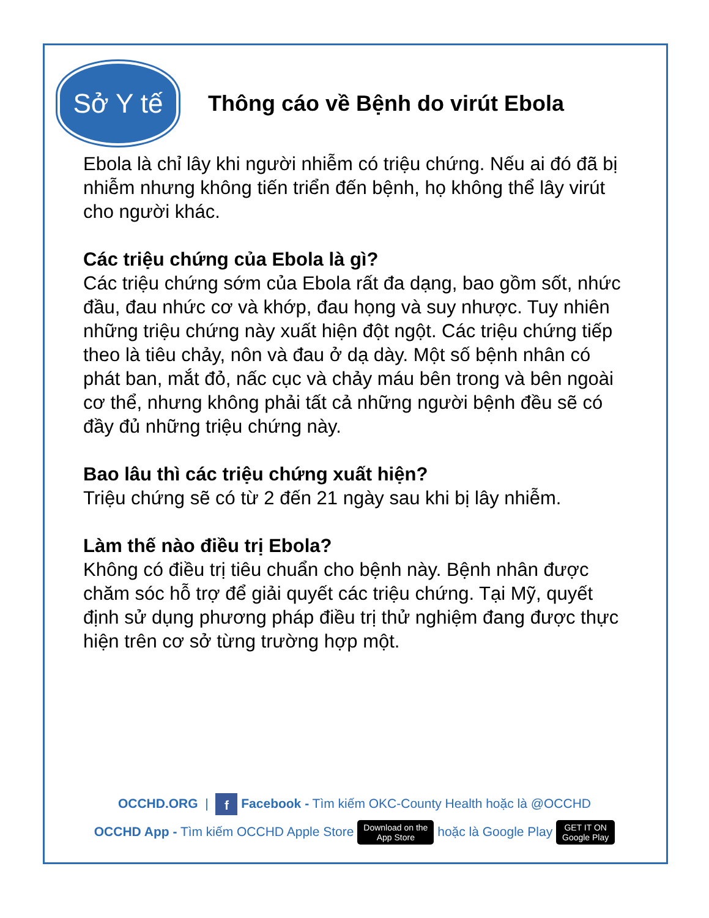Sở Y tế
Thông cáo về Bệnh do virút Ebola
Ebola là chỉ lây khi người nhiễm có triệu chứng. Nếu ai đó đã bị nhiễm nhưng không tiến triển đến bệnh, họ không thể lây virút cho người khác.
Các triệu chứng của Ebola là gì?
Các triệu chứng sớm của Ebola rất đa dạng, bao gồm sốt, nhức đầu, đau nhức cơ và khớp, đau họng và suy nhược. Tuy nhiên những triệu chứng này xuất hiện đột ngột. Các triệu chứng tiếp theo là tiêu chảy, nôn và đau ở dạ dày. Một số bệnh nhân có phát ban, mắt đỏ, nấc cục và chảy máu bên trong và bên ngoài cơ thể, nhưng không phải tất cả những người bệnh đều sẽ có đầy đủ những triệu chứng này.
Bao lâu thì các triệu chứng xuất hiện?
Triệu chứng sẽ có từ 2 đến 21 ngày sau khi bị lây nhiễm.
Làm thế nào điều trị Ebola?
Không có điều trị tiêu chuẩn cho bệnh này. Bệnh nhân được chăm sóc hỗ trợ để giải quyết các triệu chứng. Tại Mỹ, quyết định sử dụng phương pháp điều trị thử nghiệm đang được thực hiện trên cơ sở từng trường hợp một.
OCCHD.ORG | f Facebook - Tìm kiếm OKC-County Health hoặc là @OCCHD
OCCHD App - Tìm kiếm OCCHD Apple Store Download on the
App Store hoặc là Google Play GET IT ON
Google Play